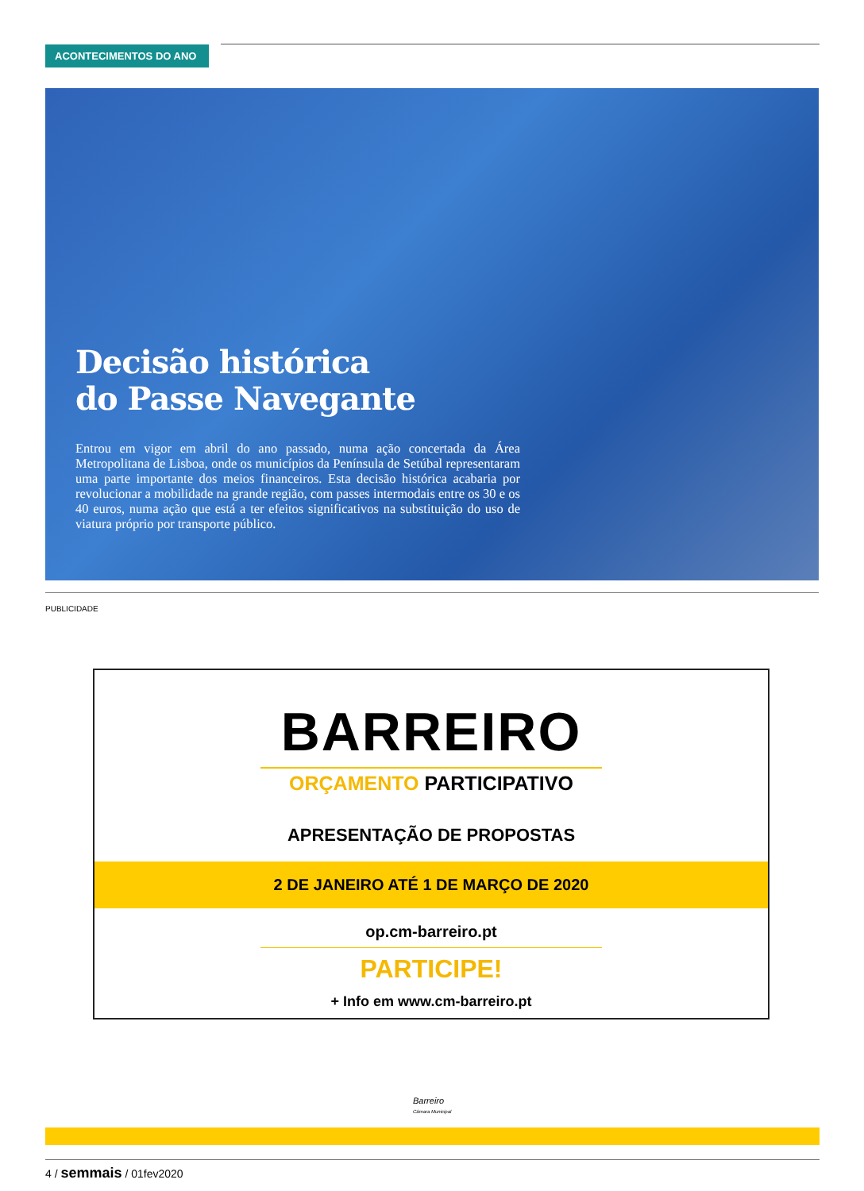ACONTECIMENTOS DO ANO
Decisão histórica
do Passe Navegante
Entrou em vigor em abril do ano passado, numa ação concertada da Área Metropolitana de Lisboa, onde os municípios da Península de Setúbal representaram uma parte importante dos meios financeiros. Esta decisão histórica acabaria por revolucionar a mobilidade na grande região, com passes intermodais entre os 30 e os 40 euros, numa ação que está a ter efeitos significativos na substituição do uso de viatura próprio por transporte público.
PUBLICIDADE
BARREIRO
ORÇAMENTO PARTICIPATIVO
APRESENTAÇÃO DE PROPOSTAS
2 DE JANEIRO ATÉ 1 DE MARÇO DE 2020
op.cm-barreiro.pt
PARTICIPE!
+ Info em www.cm-barreiro.pt
Barreiro
Câmara Municipal
4 / semmais / 01fev2020